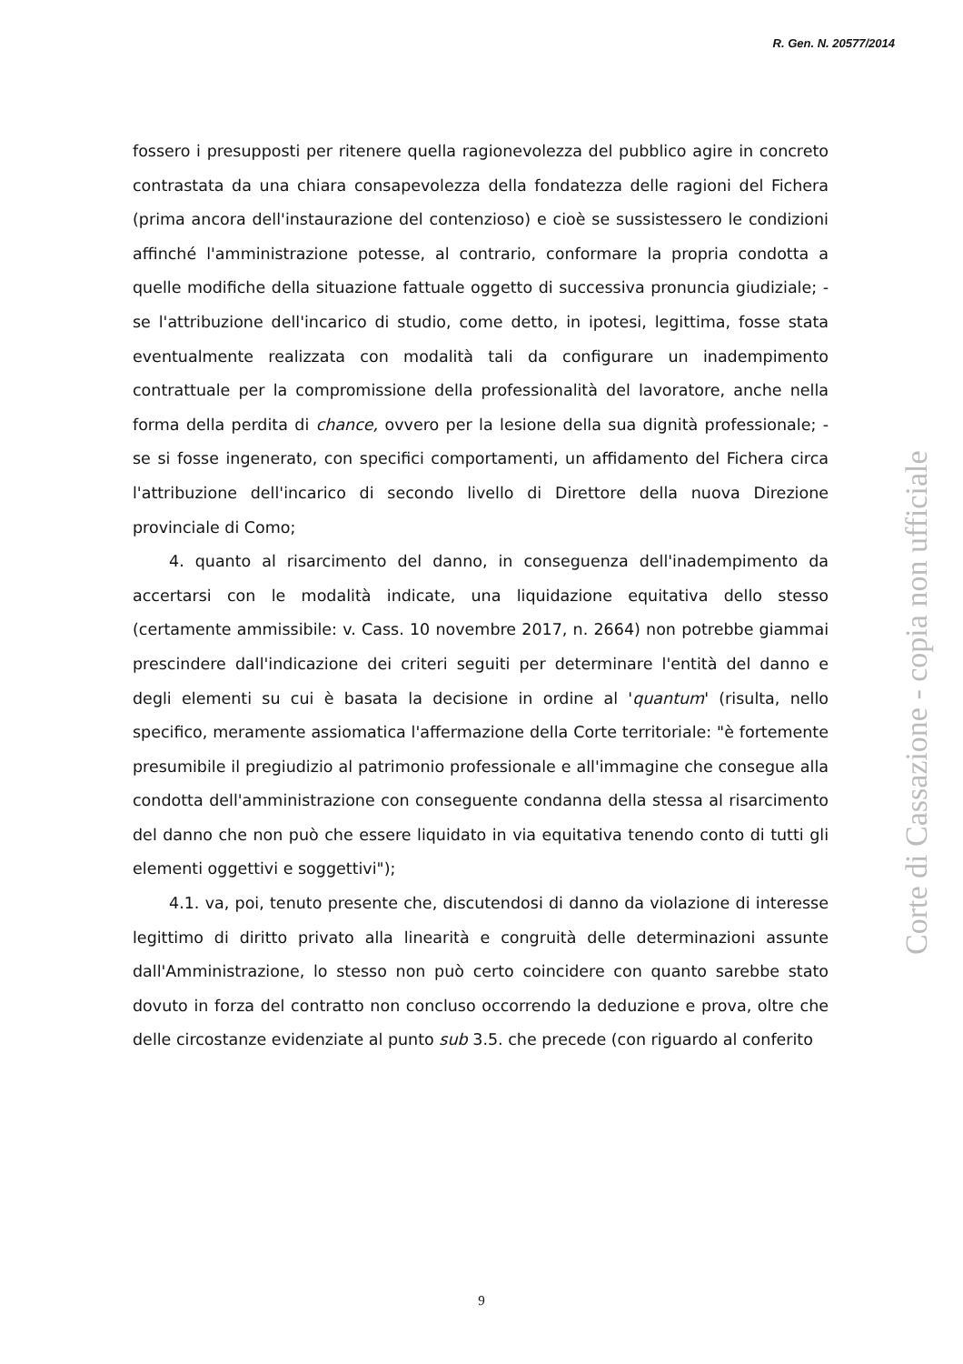R. Gen. N. 20577/2014
fossero i presupposti per ritenere quella ragionevolezza del pubblico agire in concreto contrastata da una chiara consapevolezza della fondatezza delle ragioni del Fichera (prima ancora dell'instaurazione del contenzioso) e cioè se sussistessero le condizioni affinché l'amministrazione potesse, al contrario, conformare la propria condotta a quelle modifiche della situazione fattuale oggetto di successiva pronuncia giudiziale; - se l'attribuzione dell'incarico di studio, come detto, in ipotesi, legittima, fosse stata eventualmente realizzata con modalità tali da configurare un inadempimento contrattuale per la compromissione della professionalità del lavoratore, anche nella forma della perdita di chance, ovvero per la lesione della sua dignità professionale; - se si fosse ingenerato, con specifici comportamenti, un affidamento del Fichera circa l'attribuzione dell'incarico di secondo livello di Direttore della nuova Direzione provinciale di Como;
4. quanto al risarcimento del danno, in conseguenza dell'inadempimento da accertarsi con le modalità indicate, una liquidazione equitativa dello stesso (certamente ammissibile: v. Cass. 10 novembre 2017, n. 2664) non potrebbe giammai prescindere dall'indicazione dei criteri seguiti per determinare l'entità del danno e degli elementi su cui è basata la decisione in ordine al 'quantum' (risulta, nello specifico, meramente assiomatica l'affermazione della Corte territoriale: "è fortemente presumibile il pregiudizio al patrimonio professionale e all'immagine che consegue alla condotta dell'amministrazione con conseguente condanna della stessa al risarcimento del danno che non può che essere liquidato in via equitativa tenendo conto di tutti gli elementi oggettivi e soggettivi");
4.1. va, poi, tenuto presente che, discutendosi di danno da violazione di interesse legittimo di diritto privato alla linearità e congruità delle determinazioni assunte dall'Amministrazione, lo stesso non può certo coincidere con quanto sarebbe stato dovuto in forza del contratto non concluso occorrendo la deduzione e prova, oltre che delle circostanze evidenziate al punto sub 3.5. che precede (con riguardo al conferito
Corte di Cassazione - copia non ufficiale
9